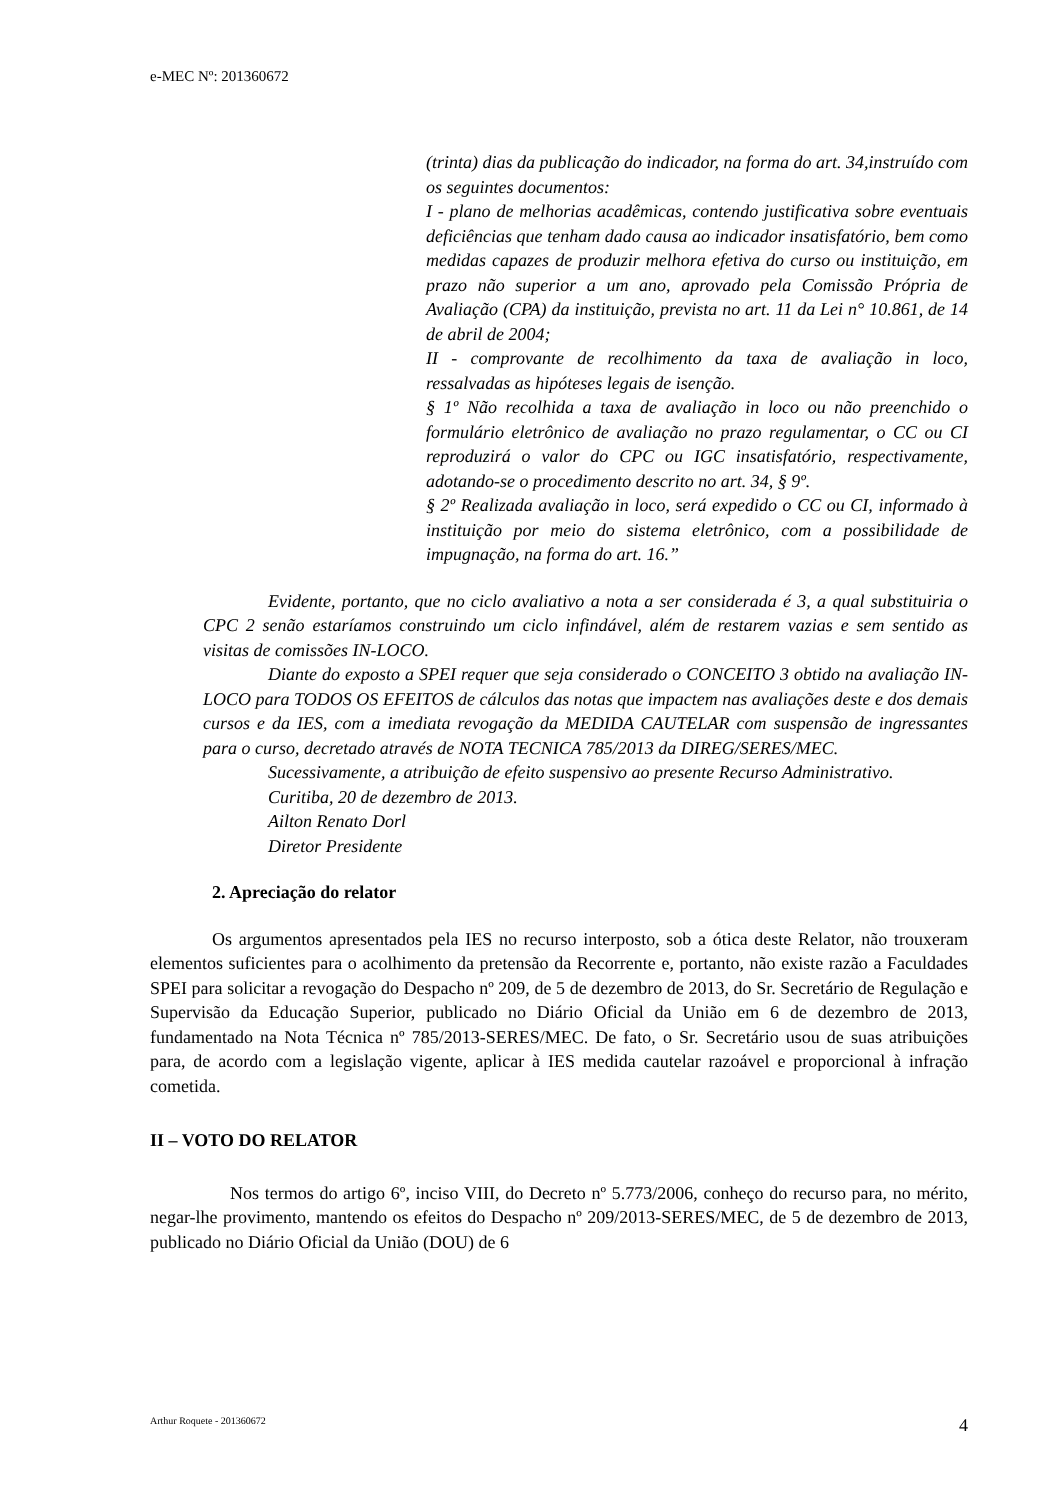e-MEC Nº: 201360672
(trinta) dias da publicação do indicador, na forma do art. 34,instruído com os seguintes documentos:
I - plano de melhorias acadêmicas, contendo justificativa sobre eventuais deficiências que tenham dado causa ao indicador insatisfatório, bem como medidas capazes de produzir melhora efetiva do curso ou instituição, em prazo não superior a um ano, aprovado pela Comissão Própria de Avaliação (CPA) da instituição, prevista no art. 11 da Lei n° 10.861, de 14 de abril de 2004;
II - comprovante de recolhimento da taxa de avaliação in loco, ressalvadas as hipóteses legais de isenção.
§ 1º Não recolhida a taxa de avaliação in loco ou não preenchido o formulário eletrônico de avaliação no prazo regulamentar, o CC ou CI reproduzirá o valor do CPC ou IGC insatisfatório, respectivamente, adotando-se o procedimento descrito no art. 34, § 9º.
§ 2º Realizada avaliação in loco, será expedido o CC ou CI, informado à instituição por meio do sistema eletrônico, com a possibilidade de impugnação, na forma do art. 16.”
Evidente, portanto, que no ciclo avaliativo a nota a ser considerada é 3, a qual substituiria o CPC 2 senão estaríamos construindo um ciclo infindável, além de restarem vazias e sem sentido as visitas de comissões IN-LOCO.
Diante do exposto a SPEI requer que seja considerado o CONCEITO 3 obtido na avaliação IN-LOCO para TODOS OS EFEITOS de cálculos das notas que impactem nas avaliações deste e dos demais cursos e da IES, com a imediata revogação da MEDIDA CAUTELAR com suspensão de ingressantes para o curso, decretado através de NOTA TECNICA 785/2013 da DIREG/SERES/MEC.
Sucessivamente, a atribuição de efeito suspensivo ao presente Recurso Administrativo.
Curitiba, 20 de dezembro de 2013.
Ailton Renato Dorl
Diretor Presidente
2. Apreciação do relator
Os argumentos apresentados pela IES no recurso interposto, sob a ótica deste Relator, não trouxeram elementos suficientes para o acolhimento da pretensão da Recorrente e, portanto, não existe razão a Faculdades SPEI para solicitar a revogação do Despacho nº 209, de 5 de dezembro de 2013, do Sr. Secretário de Regulação e Supervisão da Educação Superior, publicado no Diário Oficial da União em 6 de dezembro de 2013, fundamentado na Nota Técnica nº 785/2013-SERES/MEC. De fato, o Sr. Secretário usou de suas atribuições para, de acordo com a legislação vigente, aplicar à IES medida cautelar razoável e proporcional à infração cometida.
II – VOTO DO RELATOR
Nos termos do artigo 6º, inciso VIII, do Decreto nº 5.773/2006, conheço do recurso para, no mérito, negar-lhe provimento, mantendo os efeitos do Despacho nº 209/2013-SERES/MEC, de 5 de dezembro de 2013, publicado no Diário Oficial da União (DOU) de 6
Arthur Roquete - 201360672 4